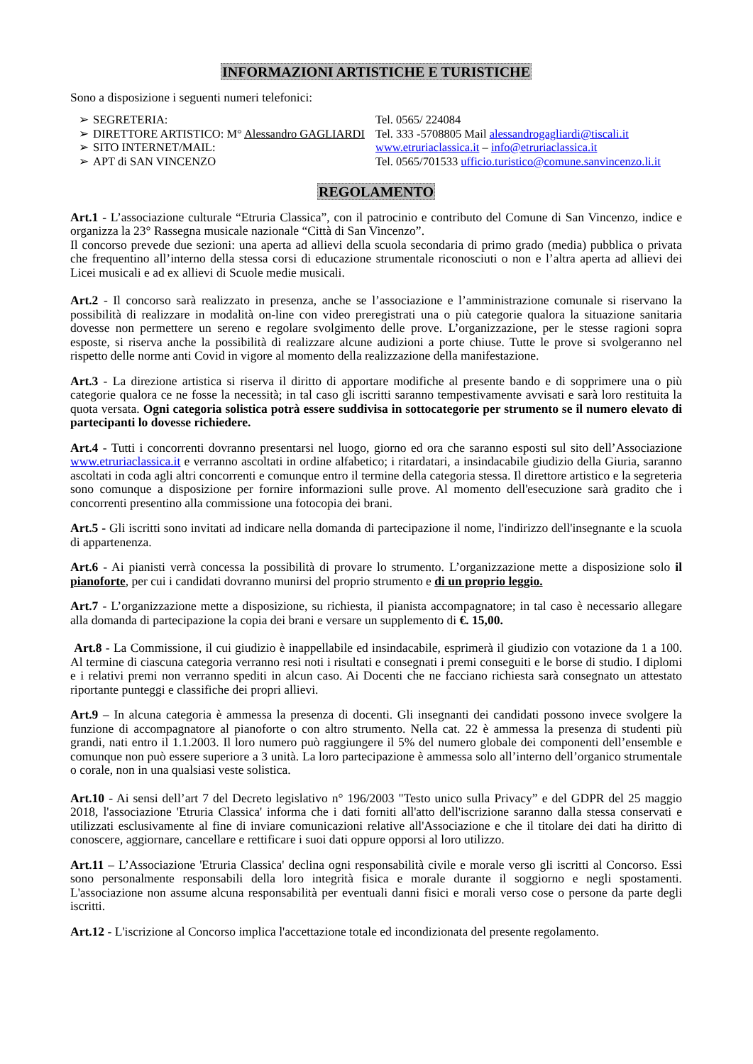INFORMAZIONI ARTISTICHE E TURISTICHE
Sono a disposizione i seguenti numeri telefonici:
| ➢ | SEGRETERIA: | Tel. 0565/ 224084 |
| ➢ | DIRETTORE ARTISTICO: M° Alessandro GAGLIARDI | Tel. 333 -5708805 Mail alessandrogagliardi@tiscali.it |
| ➢ | SITO INTERNET/MAIL: | www.etruriaclassica.it – info@etruriaclassica.it |
| ➢ | APT di SAN VINCENZO | Tel. 0565/701533 ufficio.turistico@comune.sanvincenzo.li.it |
REGOLAMENTO
Art.1 - L’associazione culturale “Etruria Classica”, con il patrocinio e contributo del Comune di San Vincenzo, indice e organizza la 23° Rassegna musicale nazionale “Città di San Vincenzo”.
Il concorso prevede due sezioni: una aperta ad allievi della scuola secondaria di primo grado (media) pubblica o privata che frequentino all’interno della stessa corsi di educazione strumentale riconosciuti o non e l’altra aperta ad allievi dei Licei musicali e ad ex allievi di Scuole medie musicali.
Art.2 - Il concorso sarà realizzato in presenza, anche se l’associazione e l’amministrazione comunale si riservano la possibilità di realizzare in modalità on-line con video preregistrati una o più categorie qualora la situazione sanitaria dovesse non permettere un sereno e regolare svolgimento delle prove. L’organizzazione, per le stesse ragioni sopra esposte, si riserva anche la possibilità di realizzare alcune audizioni a porte chiuse. Tutte le prove si svolgeranno nel rispetto delle norme anti Covid in vigore al momento della realizzazione della manifestazione.
Art.3 - La direzione artistica si riserva il diritto di apportare modifiche al presente bando e di sopprimere una o più categorie qualora ce ne fosse la necessità; in tal caso gli iscritti saranno tempestivamente avvisati e sarà loro restituita la quota versata. Ogni categoria solistica potrà essere suddivisa in sottocategorie per strumento se il numero elevato di partecipanti lo dovesse richiedere.
Art.4 - Tutti i concorrenti dovranno presentarsi nel luogo, giorno ed ora che saranno esposti sul sito dell’Associazione www.etruriaclassica.it e verranno ascoltati in ordine alfabetico; i ritardatari, a insindacabile giudizio della Giuria, saranno ascoltati in coda agli altri concorrenti e comunque entro il termine della categoria stessa. Il direttore artistico e la segreteria sono comunque a disposizione per fornire informazioni sulle prove. Al momento dell'esecuzione sarà gradito che i concorrenti presentino alla commissione una fotocopia dei brani.
Art.5 - Gli iscritti sono invitati ad indicare nella domanda di partecipazione il nome, l'indirizzo dell'insegnante e la scuola di appartenenza.
Art.6 - Ai pianisti verrà concessa la possibilità di provare lo strumento. L’organizzazione mette a disposizione solo il pianoforte, per cui i candidati dovranno munirsi del proprio strumento e di un proprio leggio.
Art.7 - L’organizzazione mette a disposizione, su richiesta, il pianista accompagnatore; in tal caso è necessario allegare alla domanda di partecipazione la copia dei brani e versare un supplemento di €. 15,00.
Art.8 - La Commissione, il cui giudizio è inappellabile ed insindacabile, esprimerà il giudizio con votazione da 1 a 100. Al termine di ciascuna categoria verranno resi noti i risultati e consegnati i premi conseguiti e le borse di studio. I diplomi e i relativi premi non verranno spediti in alcun caso. Ai Docenti che ne facciano richiesta sarà consegnato un attestato riportante punteggi e classifiche dei propri allievi.
Art.9 – In alcuna categoria è ammessa la presenza di docenti. Gli insegnanti dei candidati possono invece svolgere la funzione di accompagnatore al pianoforte o con altro strumento. Nella cat. 22 è ammessa la presenza di studenti più grandi, nati entro il 1.1.2003. Il loro numero può raggiungere il 5% del numero globale dei componenti dell’ensemble e comunque non può essere superiore a 3 unità. La loro partecipazione è ammessa solo all’interno dell’organico strumentale o corale, non in una qualsiasi veste solistica.
Art.10 - Ai sensi dell’art 7 del Decreto legislativo n° 196/2003 "Testo unico sulla Privacy” e del GDPR del 25 maggio 2018, l'associazione 'Etruria Classica' informa che i dati forniti all'atto dell'iscrizione saranno dalla stessa conservati e utilizzati esclusivamente al fine di inviare comunicazioni relative all'Associazione e che il titolare dei dati ha diritto di conoscere, aggiornare, cancellare e rettificare i suoi dati oppure opporsi al loro utilizzo.
Art.11 – L’Associazione 'Etruria Classica' declina ogni responsabilità civile e morale verso gli iscritti al Concorso. Essi sono personalmente responsabili della loro integrità fisica e morale durante il soggiorno e negli spostamenti. L'associazione non assume alcuna responsabilità per eventuali danni fisici e morali verso cose o persone da parte degli iscritti.
Art.12 - L'iscrizione al Concorso implica l'accettazione totale ed incondizionata del presente regolamento.